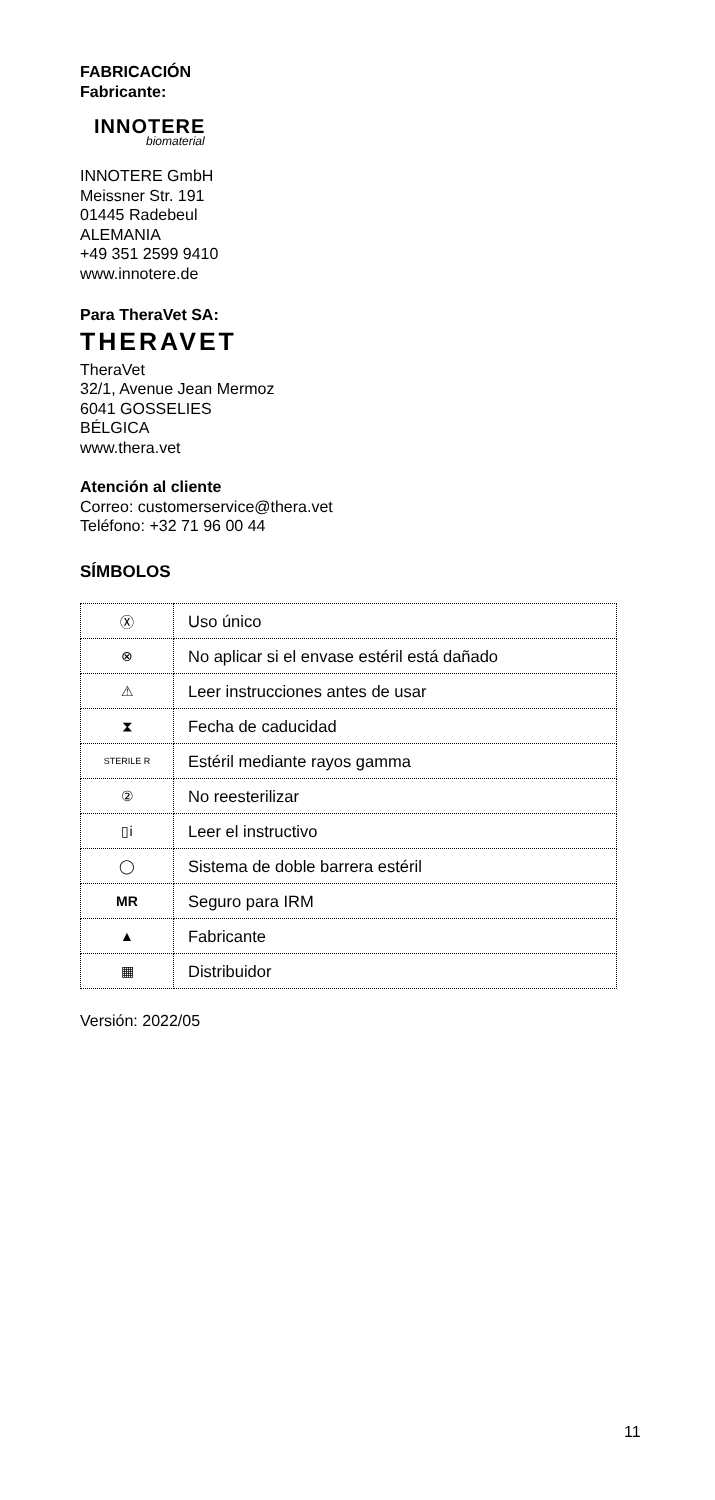FABRICACIÓN
Fabricante:
INNOTERE
biomaterial
INNOTERE GmbH
Meissner Str. 191
01445 Radebeul
ALEMANIA
+49 351 2599 9410
www.innotere.de
Para TheraVet SA:
THERAVET
TheraVet
32/1, Avenue Jean Mermoz
6041 GOSSELIES
BÉLGICA
www.thera.vet
Atención al cliente
Correo: customerservice@thera.vet
Teléfono: +32 71 96 00 44
SÍMBOLOS
| Ⓧ | Uso único |
| ⊗ | No aplicar si el envase estéril está dañado |
| ⚠ | Leer instrucciones antes de usar |
| ⧗ | Fecha de caducidad |
| STERILE R | Estéril mediante rayos gamma |
| ② | No reesterilizar |
| ▯i | Leer el instructivo |
| ◯ | Sistema de doble barrera estéril |
| MR | Seguro para IRM |
| ▲ | Fabricante |
| ▦ | Distribuidor |
Versión: 2022/05
11